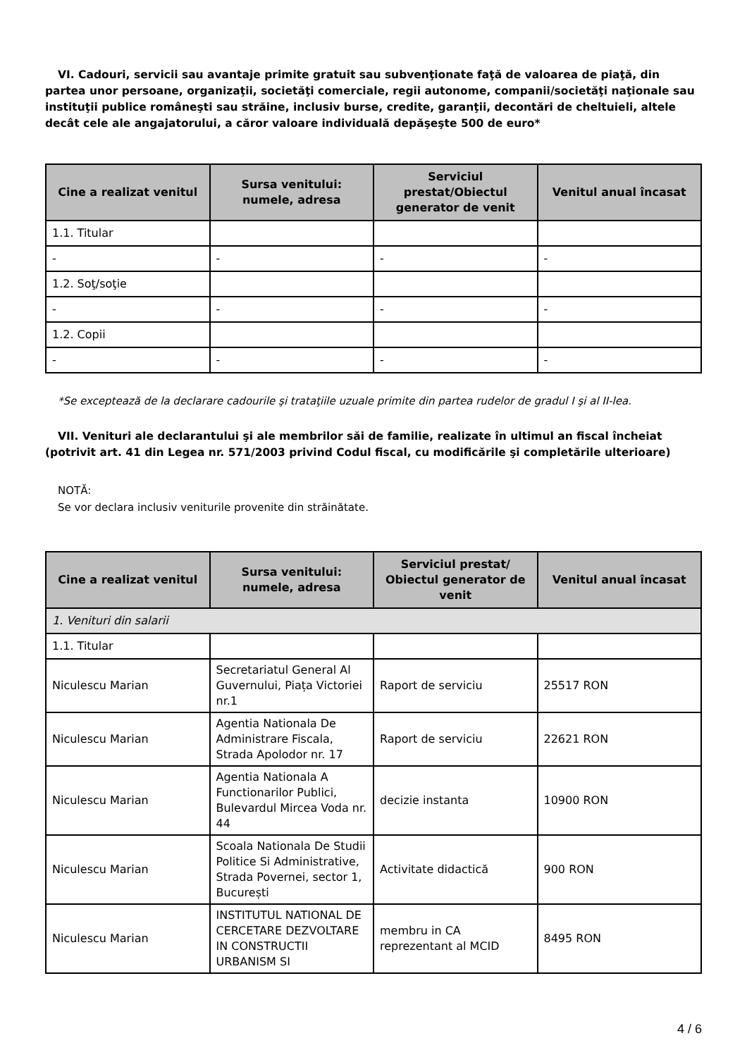VI. Cadouri, servicii sau avantaje primite gratuit sau subvenţionate faţă de valoarea de piaţă, din partea unor persoane, organizaţii, societăţi comerciale, regii autonome, companii/societăţi naţionale sau instituţii publice româneşti sau străine, inclusiv burse, credite, garanţii, decontări de cheltuieli, altele decât cele ale angajatorului, a căror valoare individuală depăşeşte 500 de euro*
| Cine a realizat venitul | Sursa venitului: numele, adresa | Serviciul prestat/Obiectul generator de venit | Venitul anual încasat |
| --- | --- | --- | --- |
| 1.1. Titular | | | |
| - | - | - | - |
| 1.2. Soţ/soţie | | | |
| - | - | - | - |
| 1.2. Copii | | | |
| - | - | - | - |
*Se exceptează de la declarare cadourile şi trataţiile uzuale primite din partea rudelor de gradul I şi al II-lea.
VII. Venituri ale declarantului şi ale membrilor săi de familie, realizate în ultimul an fiscal încheiat (potrivit art. 41 din Legea nr. 571/2003 privind Codul fiscal, cu modificările şi completările ulterioare)
NOTĂ:
Se vor declara inclusiv veniturile provenite din străinătate.
| Cine a realizat venitul | Sursa venitului: numele, adresa | Serviciul prestat/ Obiectul generator de venit | Venitul anual încasat |
| --- | --- | --- | --- |
| 1. Venituri din salarii | | | |
| 1.1. Titular | | | |
| Niculescu Marian | Secretariatul General Al Guvernului, Piața Victoriei nr.1 | Raport de serviciu | 25517 RON |
| Niculescu Marian | Agentia Nationala De Administrare Fiscala, Strada Apolodor nr. 17 | Raport de serviciu | 22621 RON |
| Niculescu Marian | Agentia Nationala A Functionarilor Publici, Bulevardul Mircea Voda nr. 44 | decizie instanta | 10900 RON |
| Niculescu Marian | Scoala Nationala De Studii Politice Si Administrative, Strada Povernei, sector 1, București | Activitate didactică | 900 RON |
| Niculescu Marian | INSTITUTUL NATIONAL DE CERCETARE DEZVOLTARE IN CONSTRUCTII URBANISM SI | membru in CA reprezentant al MCID | 8495 RON |
4 / 6